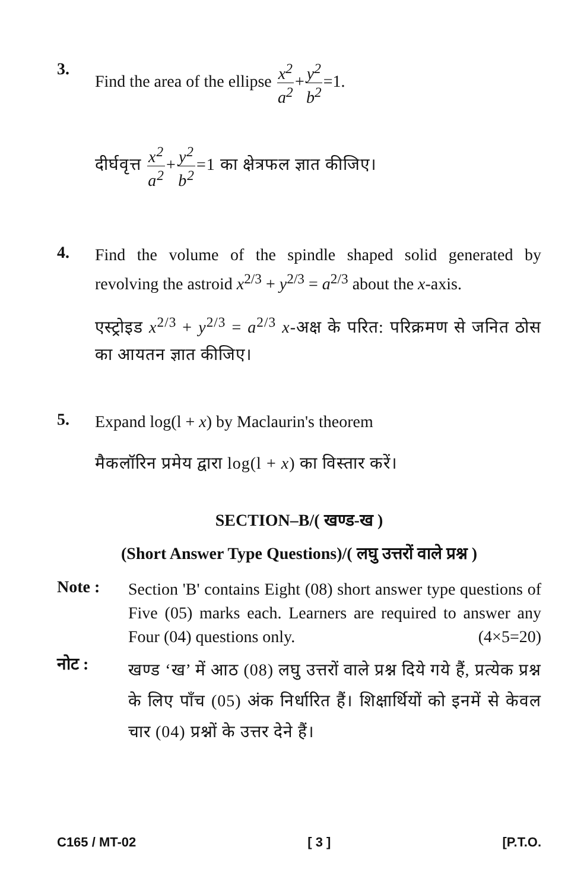3.
Find the area of the ellipse x<sup>2</sup> a<sup>2</sup>+y<sup>2</sup> b<sup>2</sup>=1.
दीर्घवृत्त x<sup>2</sup> a<sup>2</sup>+y<sup>2</sup> b<sup>2</sup>=1 का क्षेत्रफल ज्ञात कीजिए।
4.
Find the volume of the spindle shaped solid generated by revolving the astroid x<sup>2/3</sup> + y<sup>2/3</sup> = a<sup>2/3</sup> about the x-axis.
एस्ट्रोइड x<sup>2/3</sup> + y<sup>2/3</sup> = a<sup>2/3</sup> x-अक्ष के परित: परिक्रमण से जनित ठोस का आयतन ज्ञात कीजिए।
5.
Expand log(l + x) by Maclaurin's theorem
मैकलॉरिन प्रमेय द्वारा log(l + x) का विस्तार करें।
SECTION–B/( खण्ड-ख )
(Short Answer Type Questions)/( लघु उत्तरों वाले प्रश्न )
Note :
Section 'B' contains Eight (08) short answer type questions of Five (05) marks each. Learners are required to answer any Four (04) questions only. (4×5=20)
नोट :
खण्ड ‘ख’ में आठ (08) लघु उत्तरों वाले प्रश्न दिये गये हैं, प्रत्येक प्रश्न के लिए पाँच (05) अंक निर्धारित हैं। शिक्षार्थियों को इनमें से केवल चार (04) प्रश्नों के उत्तर देने हैं।
C165 / MT-02 [ 3 ] [P.T.O.